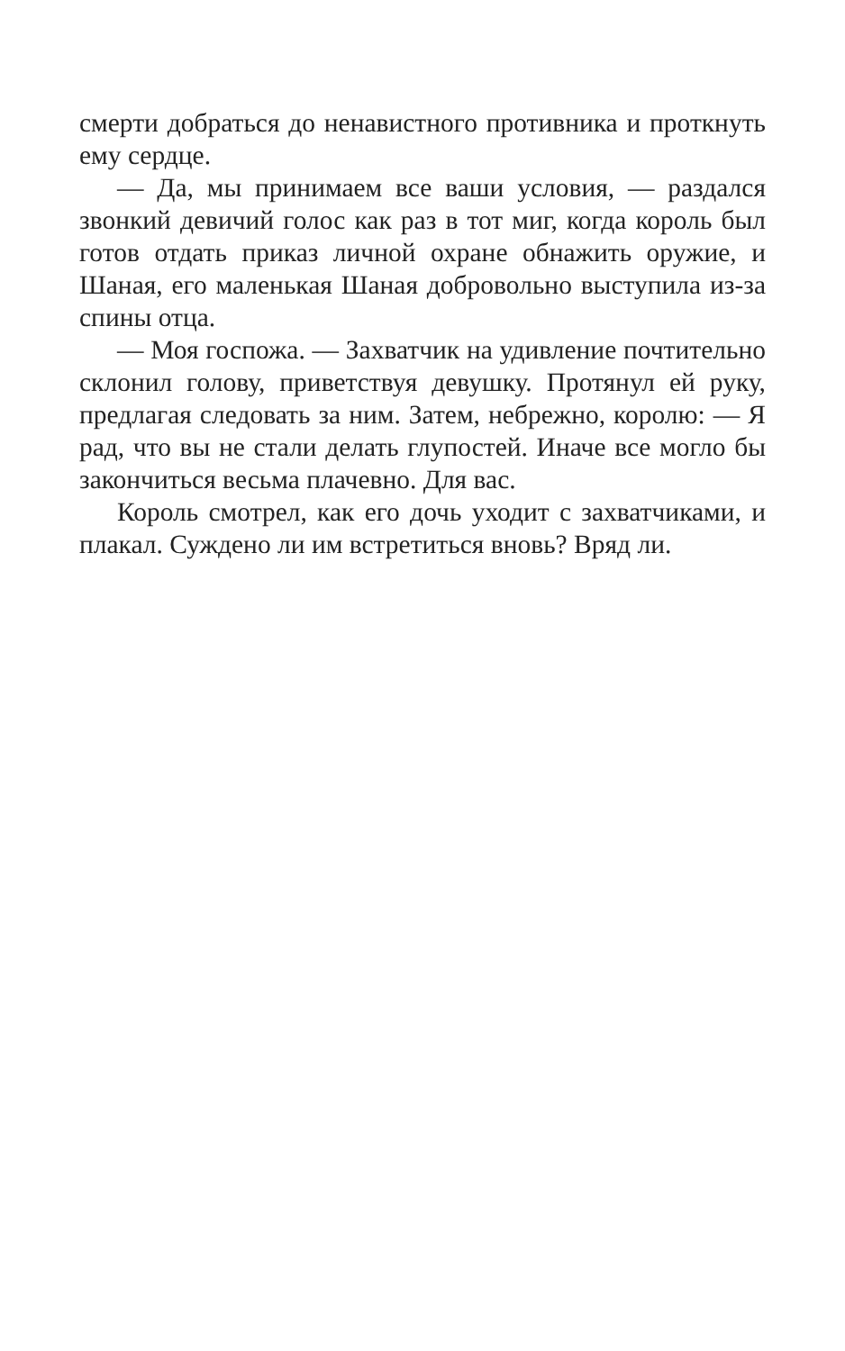смерти добраться до ненавистного противника и проткнуть ему сердце.
— Да, мы принимаем все ваши условия, — раздался звонкий девичий голос как раз в тот миг, когда король был готов отдать приказ личной охране обнажить оружие, и Шаная, его маленькая Шаная добровольно выступила из-за спины отца.
— Моя госпожа. — Захватчик на удивление почтительно склонил голову, приветствуя девушку. Протянул ей руку, предлагая следовать за ним. Затем, небрежно, королю: — Я рад, что вы не стали делать глупостей. Иначе все могло бы закончиться весьма плачевно. Для вас.
Король смотрел, как его дочь уходит с захватчиками, и плакал. Суждено ли им встретиться вновь? Вряд ли.